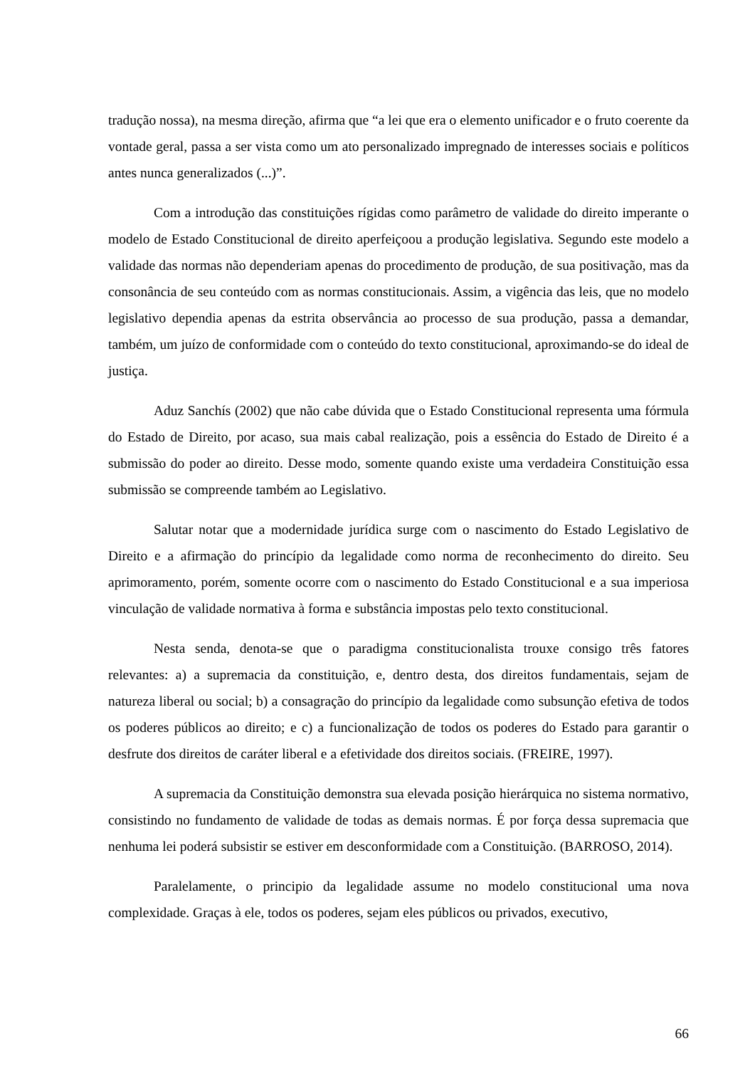tradução nossa), na mesma direção, afirma que “a lei que era o elemento unificador e o fruto coerente da vontade geral, passa a ser vista como um ato personalizado impregnado de interesses sociais e políticos antes nunca generalizados (...)”.
Com a introdução das constituições rígidas como parâmetro de validade do direito imperante o modelo de Estado Constitucional de direito aperfeiçoou a produção legislativa. Segundo este modelo a validade das normas não dependeriam apenas do procedimento de produção, de sua positivação, mas da consonância de seu conteúdo com as normas constitucionais. Assim, a vigência das leis, que no modelo legislativo dependia apenas da estrita observância ao processo de sua produção, passa a demandar, também, um juízo de conformidade com o conteúdo do texto constitucional, aproximando-se do ideal de justiça.
Aduz Sanchís (2002) que não cabe dúvida que o Estado Constitucional representa uma fórmula do Estado de Direito, por acaso, sua mais cabal realização, pois a essência do Estado de Direito é a submissão do poder ao direito. Desse modo, somente quando existe uma verdadeira Constituição essa submissão se compreende também ao Legislativo.
Salutar notar que a modernidade jurídica surge com o nascimento do Estado Legislativo de Direito e a afirmação do princípio da legalidade como norma de reconhecimento do direito. Seu aprimoramento, porém, somente ocorre com o nascimento do Estado Constitucional e a sua imperiosa vinculação de validade normativa à forma e substância impostas pelo texto constitucional.
Nesta senda, denota-se que o paradigma constitucionalista trouxe consigo três fatores relevantes: a) a supremacia da constituição, e, dentro desta, dos direitos fundamentais, sejam de natureza liberal ou social; b) a consagração do princípio da legalidade como subsunção efetiva de todos os poderes públicos ao direito; e c) a funcionalização de todos os poderes do Estado para garantir o desfrute dos direitos de caráter liberal e a efetividade dos direitos sociais. (FREIRE, 1997).
A supremacia da Constituição demonstra sua elevada posição hierárquica no sistema normativo, consistindo no fundamento de validade de todas as demais normas. É por força dessa supremacia que nenhuma lei poderá subsistir se estiver em desconformidade com a Constituição. (BARROSO, 2014).
Paralelamente, o principio da legalidade assume no modelo constitucional uma nova complexidade. Graças à ele, todos os poderes, sejam eles públicos ou privados, executivo,
66